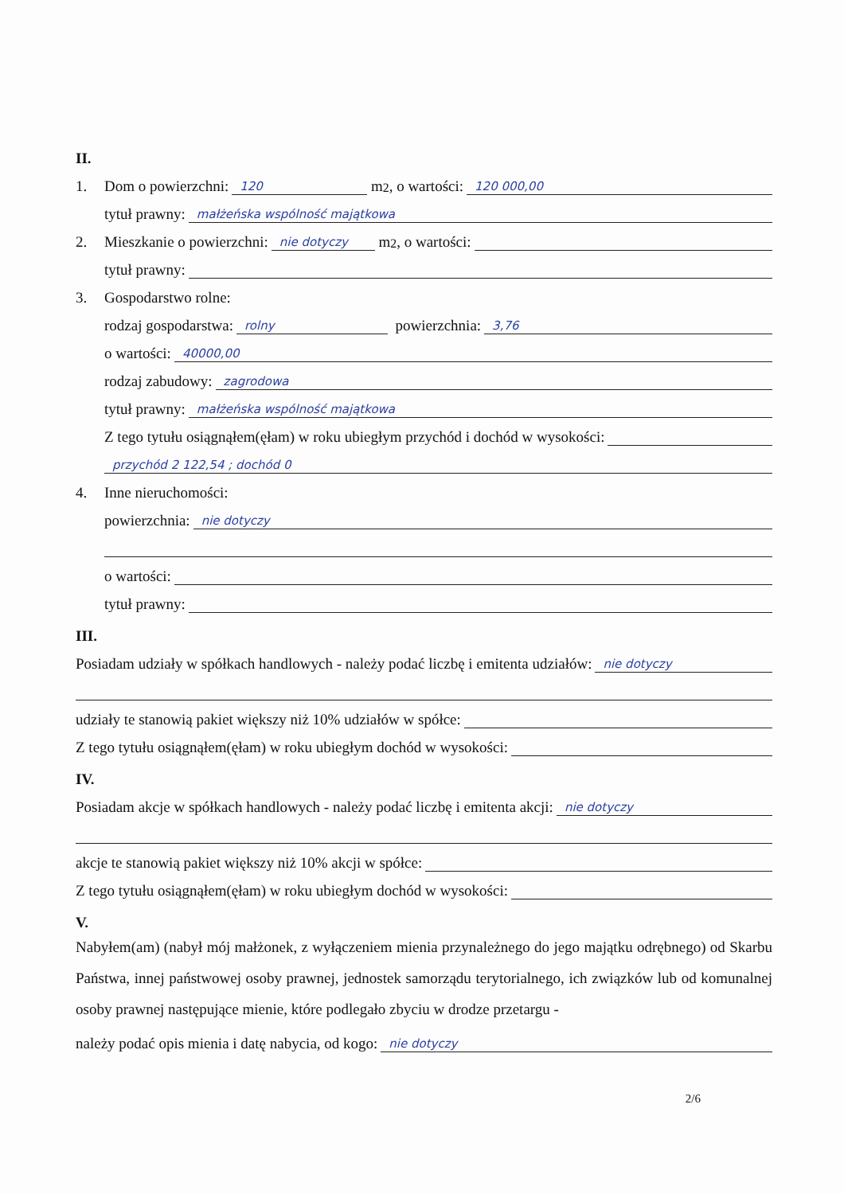II.
1. Dom o powierzchni: 120 m<sup>2</sup>, o wartości: 120 000,00
tytuł prawny: małżeńska wspólność majątkowa
2. Mieszkanie o powierzchni: nie dotyczy m<sup>2</sup>, o wartości:
tytuł prawny:
3. Gospodarstwo rolne:
rodzaj gospodarstwa: rolny powierzchnia: 3,76
o wartości: 40000,00
rodzaj zabudowy: zagrodowa
tytuł prawny: małżeńska wspólność majątkowa
Z tego tytułu osiągnąłem(ęłam) w roku ubiegłym przychód i dochód w wysokości:
przychód 2 122,54 ; dochód 0
4. Inne nieruchomości:
powierzchnia: nie dotyczy
o wartości:
tytuł prawny:
III.
Posiadam udziały w spółkach handlowych - należy podać liczbę i emitenta udziałów: nie dotyczy
udziały te stanowią pakiet większy niż 10% udziałów w spółce:
Z tego tytułu osiągnąłem(ęłam) w roku ubiegłym dochód w wysokości:
IV.
Posiadam akcje w spółkach handlowych - należy podać liczbę i emitenta akcji: nie dotyczy
akcje te stanowią pakiet większy niż 10% akcji w spółce:
Z tego tytułu osiągnąłem(ęłam) w roku ubiegłym dochód w wysokości:
V.
Nabyłem(am) (nabył mój małżonek, z wyłączeniem mienia przynależnego do jego majątku odrębnego) od Skarbu Państwa, innej państwowej osoby prawnej, jednostek samorządu terytorialnego, ich związków lub od komunalnej osoby prawnej następujące mienie, które podlegało zbyciu w drodze przetargu -
należy podać opis mienia i datę nabycia, od kogo: nie dotyczy
2/6